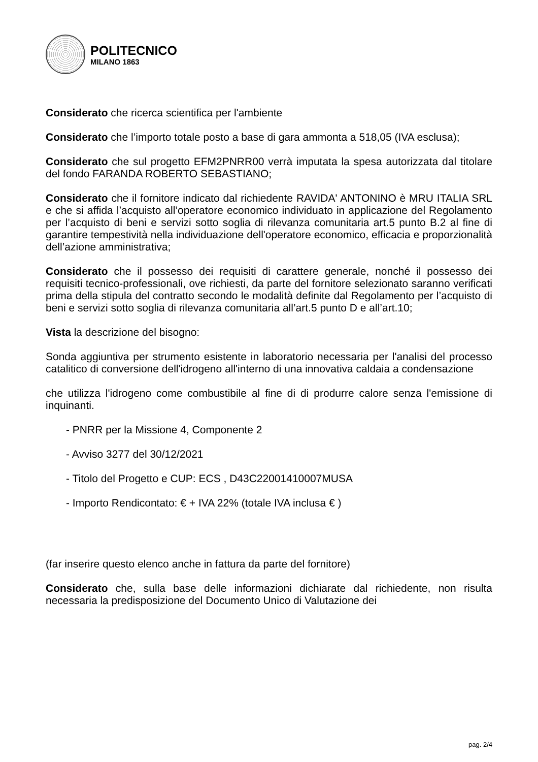POLITECNICO
MILANO 1863
Considerato che ricerca scientifica per l'ambiente
Considerato che l’importo totale posto a base di gara ammonta a 518,05 (IVA esclusa);
Considerato che sul progetto EFM2PNRR00 verrà imputata la spesa autorizzata dal titolare del fondo FARANDA ROBERTO SEBASTIANO;
Considerato che il fornitore indicato dal richiedente RAVIDA' ANTONINO è MRU ITALIA SRL e che si affida l’acquisto all’operatore economico individuato in applicazione del Regolamento per l’acquisto di beni e servizi sotto soglia di rilevanza comunitaria art.5 punto B.2 al fine di garantire tempestività nella individuazione dell'operatore economico, efficacia e proporzionalità dell’azione amministrativa;
Considerato che il possesso dei requisiti di carattere generale, nonché il possesso dei requisiti tecnico-professionali, ove richiesti, da parte del fornitore selezionato saranno verificati prima della stipula del contratto secondo le modalità definite dal Regolamento per l’acquisto di beni e servizi sotto soglia di rilevanza comunitaria all’art.5 punto D e all’art.10;
Vista la descrizione del bisogno:
Sonda aggiuntiva per strumento esistente in laboratorio necessaria per l'analisi del processo catalitico di conversione dell'idrogeno all'interno di una innovativa caldaia a condensazione
che utilizza l'idrogeno come combustibile al fine di di produrre calore senza l'emissione di inquinanti.
- PNRR per la Missione 4, Componente 2
- Avviso 3277 del 30/12/2021
- Titolo del Progetto e CUP: ECS , D43C22001410007MUSA
- Importo Rendicontato: € + IVA 22% (totale IVA inclusa € )
(far inserire questo elenco anche in fattura da parte del fornitore)
Considerato che, sulla base delle informazioni dichiarate dal richiedente, non risulta necessaria la predisposizione del Documento Unico di Valutazione dei
pag. 2/4